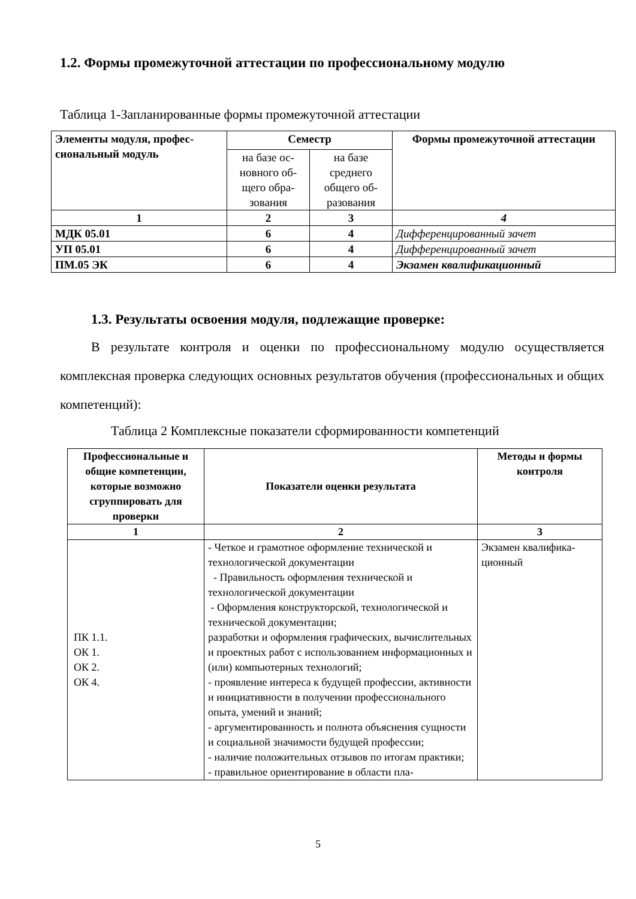1.2. Формы промежуточной аттестации по профессиональному модулю
Таблица 1-Запланированные формы промежуточной аттестации
| Элементы модуля, профес­сиональный модуль | Семестр | | Формы промежуточной аттестации |
| --- | --- | --- | --- |
| | на базе ос­новного об­щего обра­зования | на базе среднего общего об­разования | |
| 1 | 2 | 3 | 4 |
| МДК 05.01 | 6 | 4 | Дифференцированный зачет |
| УП 05.01 | 6 | 4 | Дифференцированный зачет |
| ПМ.05 ЭК | 6 | 4 | Экзамен квалификационный |
1.3. Результаты освоения модуля, подлежащие проверке:
В результате контроля и оценки по профессиональному модулю осуществляет­ся комплексная проверка следующих основных результатов обучения (профессио­нальных и общих компетенций):
Таблица 2 Комплексные показатели сформированности компетенций
| Профессиональные и общие компетенции, кото­рые возможно сгруппировать для проверки | Показатели оценки результата | Методы и формы контроля |
| --- | --- | --- |
| 1 | 2 | 3 |
| ПК 1.1. ОК 1. ОК 2. ОК 4. | - Четкое и грамотное оформление техниче­ской и технологической документации - Правильность оформления технической и технологической документации - Оформления конструкторской, технологи­ческой и технической документации; разработки и оформления графических, вы­числительных и проектных работ с использо­ванием информационных и (или) компьютер­ных технологий; - проявление интереса к будущей профессии, активности и инициативности в получении профессионального опыта, умений и знаний; - аргументированность и полнота объяснения сущности и социальной значимости будущей профессии; - наличие положительных отзывов по итогам практики; - правильное ориентирование в области пла- | Экзамен квалифика­ционный |
5